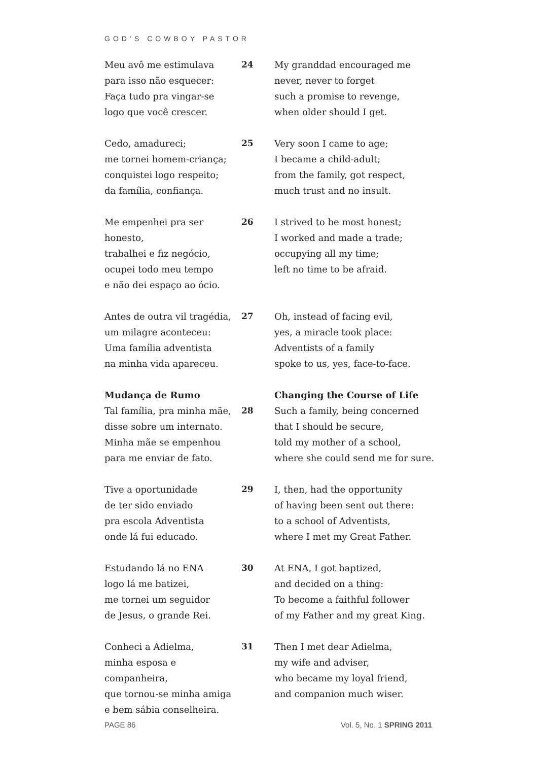GOD’S COWBOY PASTOR
Meu avô me estimulava
para isso não esquecer:
Faça tudo pra vingar-se
logo que você crescer.
24 My granddad encouraged me
never, never to forget
such a promise to revenge,
when older should I get.
Cedo, amadureci;
me tornei homem-criança;
conquistei logo respeito;
da família, confiança.
25 Very soon I came to age;
I became a child-adult;
from the family, got respect,
much trust and no insult.
Me empenhei pra ser honesto,
trabalhei e fiz negócio,
ocupei todo meu tempo
e não dei espaço ao ócio.
26 I strived to be most honest;
I worked and made a trade;
occupying all my time;
left no time to be afraid.
Antes de outra vil tragédia,
um milagre aconteceu:
Uma família adventista
na minha vida apareceu.
27 Oh, instead of facing evil,
yes, a miracle took place:
Adventists of a family
spoke to us, yes, face-to-face.
Mudança de Rumo
Tal família, pra minha mãe,
disse sobre um internato.
Minha mãe se empenhou
para me enviar de fato.
28 Changing the Course of Life
Such a family, being concerned
that I should be secure,
told my mother of a school,
where she could send me for sure.
Tive a oportunidade
de ter sido enviado
pra escola Adventista
onde lá fui educado.
29 I, then, had the opportunity
of having been sent out there:
to a school of Adventists,
where I met my Great Father.
Estudando lá no ENA
logo lá me batizei,
me tornei um seguidor
de Jesus, o grande Rei.
30 At ENA, I got baptized,
and decided on a thing:
To become a faithful follower
of my Father and my great King.
Conheci a Adielma,
minha esposa e companheira,
que tornou-se minha amiga
e bem sábia conselheira.
31 Then I met dear Adielma,
my wife and adviser,
who became my loyal friend,
and companion much wiser.
PAGE 86 Vol. 5, No. 1 SPRING 2011